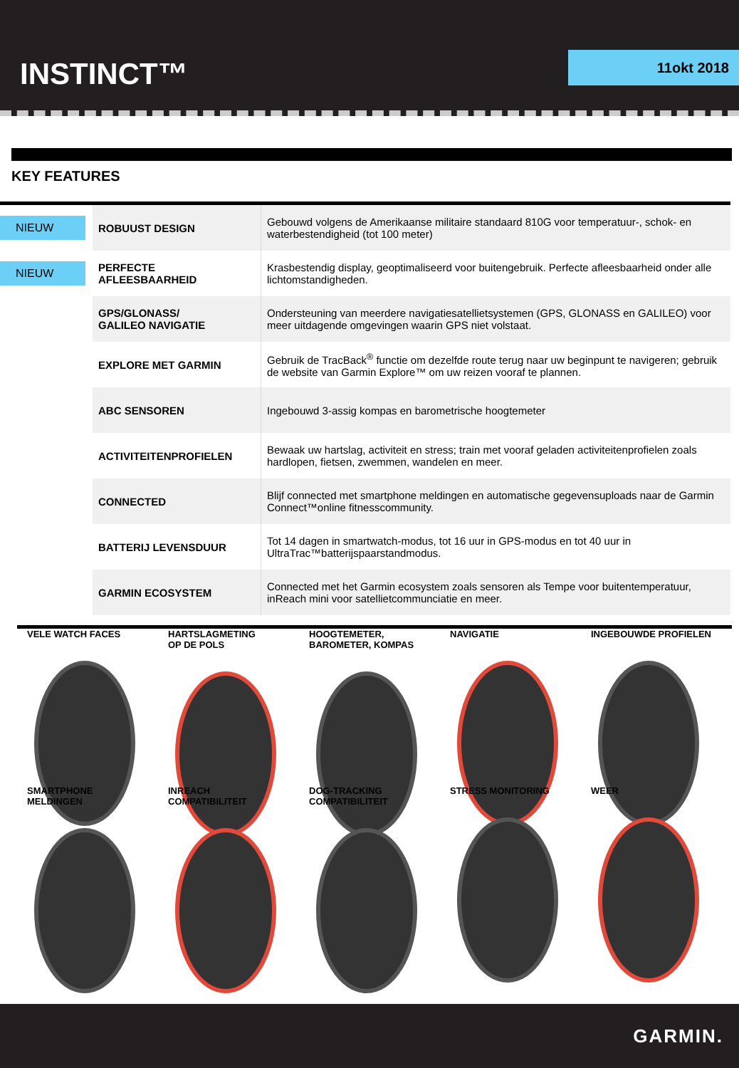INSTINCT™ 11okt 2018
KEY FEATURES
| NIEUW | ROBUUST DESIGN | Gebouwd volgens de Amerikaanse militaire standaard 810G voor temperatuur-, schok- en waterbestendigheid (tot 100 meter) |
| NIEUW | PERFECTE AFLEESBAARHEID | Krasbestendig display, geoptimaliseerd voor buitengebruik. Perfecte afleesbaarheid onder alle lichtomstandigheden. |
| | GPS/GLONASS/ GALILEO NAVIGATIE | Ondersteuning van meerdere navigatiesatellietsystemen (GPS, GLONASS en GALILEO) voor meer uitdagende omgevingen waarin GPS niet volstaat. |
| | EXPLORE MET GARMIN | Gebruik de TracBack<sup>®</sup> functie om dezelfde route terug naar uw beginpunt te navigeren; gebruik de website van Garmin Explore™ om uw reizen vooraf te plannen. |
| | ABC SENSOREN | Ingebouwd 3-assig kompas en barometrische hoogtemeter |
| | ACTIVITEITENPROFIELEN | Bewaak uw hartslag, activiteit en stress; train met vooraf geladen activiteitenprofielen zoals hardlopen, fietsen, zwemmen, wandelen en meer. |
| | CONNECTED | Blijf connected met smartphone meldingen en automatische gegevensuploads naar de Garmin Connect™online fitnesscommunity. |
| | BATTERIJ LEVENSDUUR | Tot 14 dagen in smartwatch-modus, tot 16 uur in GPS-modus en tot 40 uur in UltraTrac™batterijspaarstandmodus. |
| | GARMIN ECOSYSTEM | Connected met het Garmin ecosystem zoals sensoren als Tempe voor buitentemperatuur, inReach mini voor satellietcommunciatie en meer. |
VELE WATCH FACES
HARTSLAGMETING
OP DE POLS
HOOGTEMETER,
BAROMETER, KOMPAS
NAVIGATIE
INGEBOUWDE PROFIELEN
SMARTPHONE
MELDINGEN
INREACH
COMPATIBILITEIT
DOG-TRACKING
COMPATIBILITEIT
STRESS MONITORING
WEER
GARMIN.